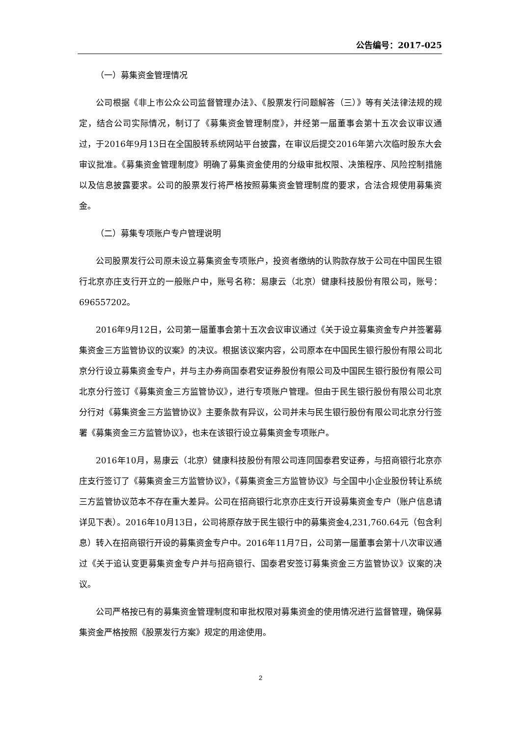公告编号：2017-025
（一）募集资金管理情况
公司根据《非上市公众公司监督管理办法》、《股票发行问题解答（三）》等有关法律法规的规定，结合公司实际情况，制订了《募集资金管理制度》，并经第一届董事会第十五次会议审议通过，于2016年9月13日在全国股转系统网站平台披露，在审议后提交2016年第六次临时股东大会审议批准。《募集资金管理制度》明确了募集资金使用的分级审批权限、决策程序、风险控制措施以及信息披露要求。公司的股票发行将严格按照募集资金管理制度的要求，合法合规使用募集资金。
（二）募集专项账户专户管理说明
公司股票发行公司原未设立募集资金专项账户，投资者缴纳的认购款存放于公司在中国民生银行北京亦庄支行开立的一般账户中，账号名称：易康云（北京）健康科技股份有限公司，账号：696557202。
2016年9月12日，公司第一届董事会第十五次会议审议通过《关于设立募集资金专户并签署募集资金三方监管协议的议案》的决议。根据该议案内容，公司原本在中国民生银行股份有限公司北京分行设立募集资金专户，并与主办券商国泰君安证券股份有限公司及中国民生银行股份有限公司北京分行签订《募集资金三方监管协议》，进行专项账户管理。但由于民生银行股份有限公司北京分行对《募集资金三方监管协议》主要条款有异议，公司并未与民生银行股份有限公司北京分行签署《募集资金三方监管协议》，也未在该银行设立募集资金专项账户。
2016年10月，易康云（北京）健康科技股份有限公司连同国泰君安证券，与招商银行北京亦庄支行签订了《募集资金三方监管协议》，《募集资金三方监管协议》与全国中小企业股份转让系统三方监管协议范本不存在重大差异。公司在招商银行北京亦庄支行开设募集资金专户（账户信息请详见下表）。2016年10月13日，公司将原存放于民生银行中的募集资金4,231,760.64元（包含利息）转入在招商银行开设的募集资金专户中。2016年11月7日，公司第一届董事会第十八次审议通过《关于追认变更募集资金专户并与招商银行、国泰君安签订募集资金三方监管协议》议案的决议。
公司严格按已有的募集资金管理制度和审批权限对募集资金的使用情况进行监督管理，确保募集资金严格按照《股票发行方案》规定的用途使用。
2